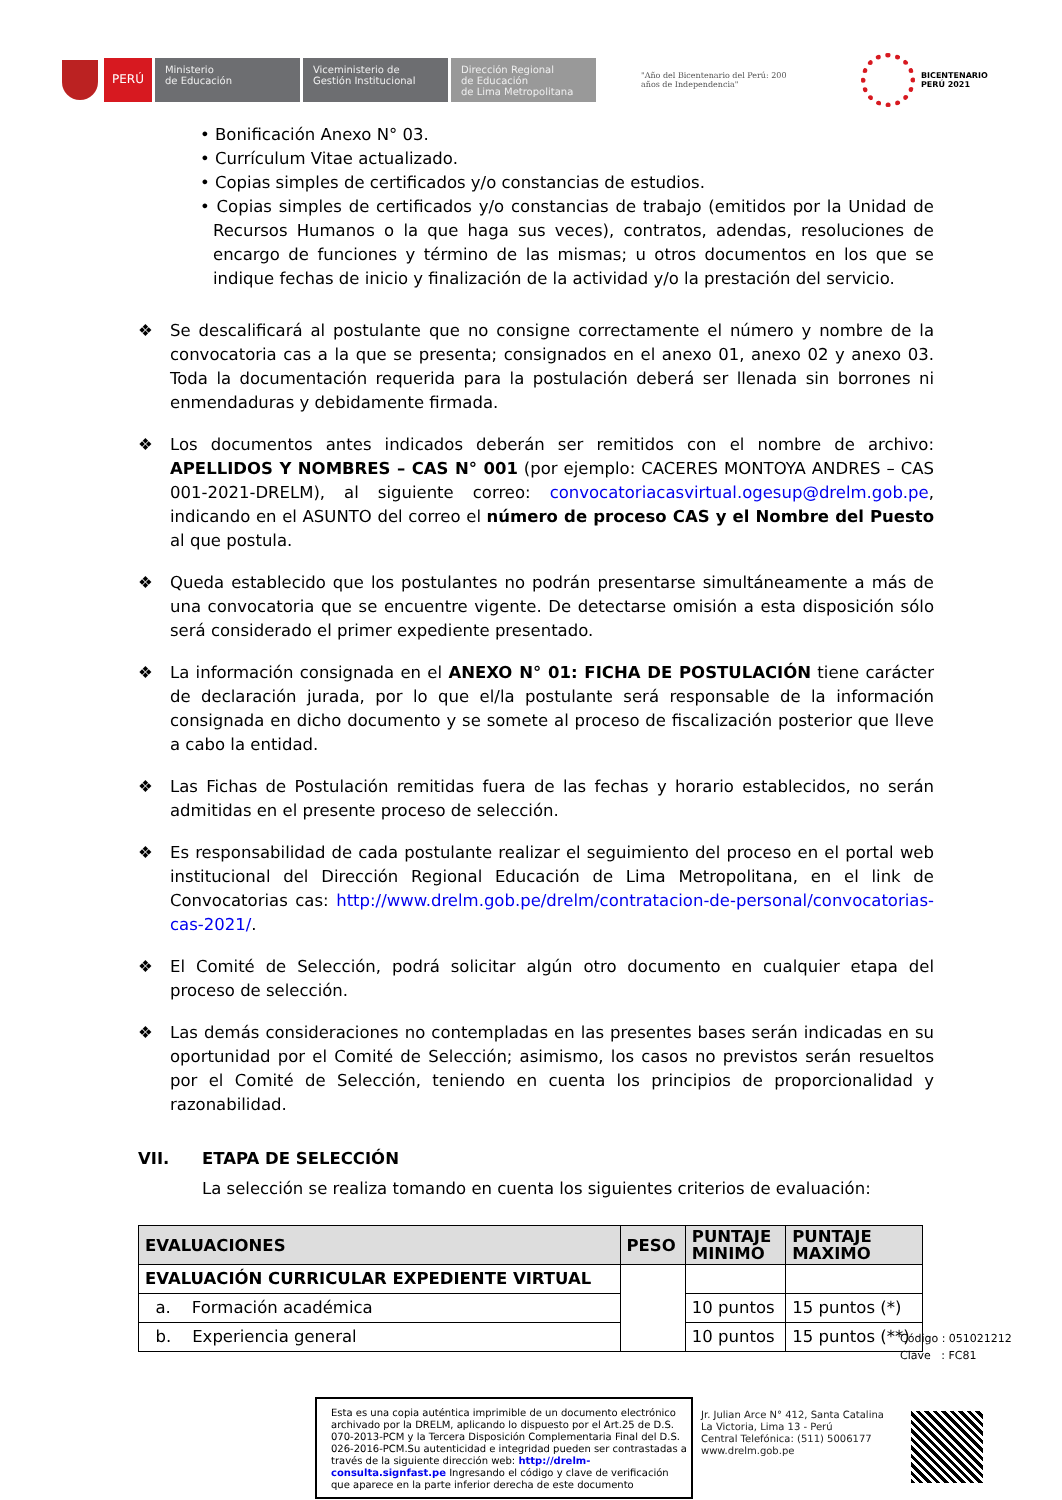PERÚ
Ministerio
de Educación
Viceministerio de
Gestión Institucional
Dirección Regional
de Educación
de Lima Metropolitana
"Año del Bicentenario del Perú: 200 años de Independencia"
BICENTENARIO
PERÚ 2021
• Bonificación Anexo N° 03.
• Currículum Vitae actualizado.
• Copias simples de certificados y/o constancias de estudios.
• Copias simples de certificados y/o constancias de trabajo (emitidos por la Unidad de Recursos Humanos o la que haga sus veces), contratos, adendas, resoluciones de encargo de funciones y término de las mismas; u otros documentos en los que se indique fechas de inicio y finalización de la actividad y/o la prestación del servicio.
❖ Se descalificará al postulante que no consigne correctamente el número y nombre de la convocatoria cas a la que se presenta; consignados en el anexo 01, anexo 02 y anexo 03. Toda la documentación requerida para la postulación deberá ser llenada sin borrones ni enmendaduras y debidamente firmada.
❖ Los documentos antes indicados deberán ser remitidos con el nombre de archivo: APELLIDOS Y NOMBRES – CAS N° 001 (por ejemplo: CACERES MONTOYA ANDRES – CAS 001-2021-DRELM), al siguiente correo: convocatoriacasvirtual.ogesup@drelm.gob.pe, indicando en el ASUNTO del correo el número de proceso CAS y el Nombre del Puesto al que postula.
❖ Queda establecido que los postulantes no podrán presentarse simultáneamente a más de una convocatoria que se encuentre vigente. De detectarse omisión a esta disposición sólo será considerado el primer expediente presentado.
❖ La información consignada en el ANEXO N° 01: FICHA DE POSTULACIÓN tiene carácter de declaración jurada, por lo que el/la postulante será responsable de la información consignada en dicho documento y se somete al proceso de fiscalización posterior que lleve a cabo la entidad.
❖ Las Fichas de Postulación remitidas fuera de las fechas y horario establecidos, no serán admitidas en el presente proceso de selección.
❖ Es responsabilidad de cada postulante realizar el seguimiento del proceso en el portal web institucional del Dirección Regional Educación de Lima Metropolitana, en el link de Convocatorias cas: http://www.drelm.gob.pe/drelm/contratacion-de-personal/convocatorias-cas-2021/.
❖ El Comité de Selección, podrá solicitar algún otro documento en cualquier etapa del proceso de selección.
❖ Las demás consideraciones no contempladas en las presentes bases serán indicadas en su oportunidad por el Comité de Selección; asimismo, los casos no previstos serán resueltos por el Comité de Selección, teniendo en cuenta los principios de proporcionalidad y razonabilidad.
VII. ETAPA DE SELECCIÓN
La selección se realiza tomando en cuenta los siguientes criterios de evaluación:
| EVALUACIONES | PESO | PUNTAJE MINIMO | PUNTAJE MAXIMO |
| --- | --- | --- | --- |
| EVALUACIÓN CURRICULAR EXPEDIENTE VIRTUAL | | | |
| a. Formación académica | | 10 puntos | 15 puntos (*) |
| b. Experiencia general | | 10 puntos | 15 puntos (**) |
Código : 051021212
Clave : FC81
Esta es una copia auténtica imprimible de un documento electrónico archivado por la DRELM, aplicando lo dispuesto por el Art.25 de D.S. 070-2013-PCM y la Tercera Disposición Complementaria Final del D.S. 026-2016-PCM.Su autenticidad e integridad pueden ser contrastadas a través de la siguiente dirección web: http://drelm-consulta.signfast.pe Ingresando el código y clave de verificación que aparece en la parte inferior derecha de este documento
Jr. Julian Arce N° 412, Santa Catalina
La Victoria, Lima 13 - Perú
Central Telefónica: (511) 5006177
www.drelm.gob.pe